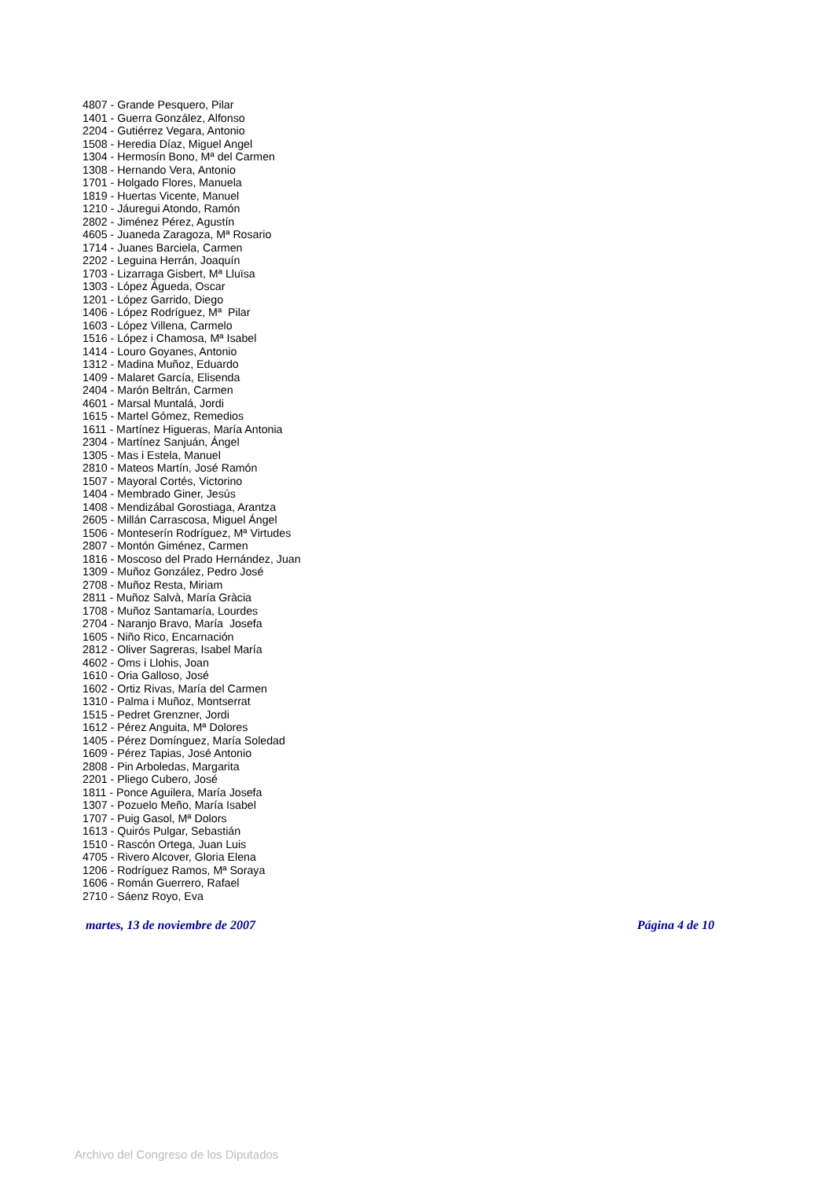4807 - Grande Pesquero, Pilar
1401 - Guerra González, Alfonso
2204 - Gutiérrez Vegara, Antonio
1508 - Heredia Díaz, Miguel Angel
1304 - Hermosín Bono, Mª del Carmen
1308 - Hernando Vera, Antonio
1701 - Holgado Flores, Manuela
1819 - Huertas Vicente, Manuel
1210 - Jáuregui Atondo, Ramón
2802 - Jiménez Pérez, Agustín
4605 - Juaneda Zaragoza, Mª Rosario
1714 - Juanes Barciela, Carmen
2202 - Leguina Herrán, Joaquín
1703 - Lizarraga Gisbert, Mª Lluïsa
1303 - López Águeda, Oscar
1201 - López Garrido, Diego
1406 - López Rodríguez, Mª Pilar
1603 - López Villena, Carmelo
1516 - López i Chamosa, Mª Isabel
1414 - Louro Goyanes, Antonio
1312 - Madina Muñoz, Eduardo
1409 - Malaret García, Elisenda
2404 - Marón Beltrán, Carmen
4601 - Marsal Muntalá, Jordi
1615 - Martel Gómez, Remedios
1611 - Martínez Higueras, María Antonia
2304 - Martínez Sanjuán, Ángel
1305 - Mas i Estela, Manuel
2810 - Mateos Martín, José Ramón
1507 - Mayoral Cortés, Victorino
1404 - Membrado Giner, Jesús
1408 - Mendizábal Gorostiaga, Arantza
2605 - Millán Carrascosa, Miguel Ángel
1506 - Monteserín Rodríguez, Mª Virtudes
2807 - Montón Giménez, Carmen
1816 - Moscoso del Prado Hernández, Juan
1309 - Muñoz González, Pedro José
2708 - Muñoz Resta, Miriam
2811 - Muñoz Salvà, María Gràcia
1708 - Muñoz Santamaría, Lourdes
2704 - Naranjo Bravo, María Josefa
1605 - Niño Rico, Encarnación
2812 - Oliver Sagreras, Isabel María
4602 - Oms i Llohis, Joan
1610 - Oria Galloso, José
1602 - Ortiz Rivas, María del Carmen
1310 - Palma i Muñoz, Montserrat
1515 - Pedret Grenzner, Jordi
1612 - Pérez Anguita, Mª Dolores
1405 - Pérez Domínguez, María Soledad
1609 - Pérez Tapias, José Antonio
2808 - Pin Arboledas, Margarita
2201 - Pliego Cubero, José
1811 - Ponce Aguilera, María Josefa
1307 - Pozuelo Meño, María Isabel
1707 - Puig Gasol, Mª Dolors
1613 - Quirós Pulgar, Sebastián
1510 - Rascón Ortega, Juan Luis
4705 - Rivero Alcover, Gloria Elena
1206 - Rodríguez Ramos, Mª Soraya
1606 - Román Guerrero, Rafael
2710 - Sáenz Royo, Eva
martes, 13 de noviembre de 2007 Página 4 de 10
Archivo del Congreso de los Diputados